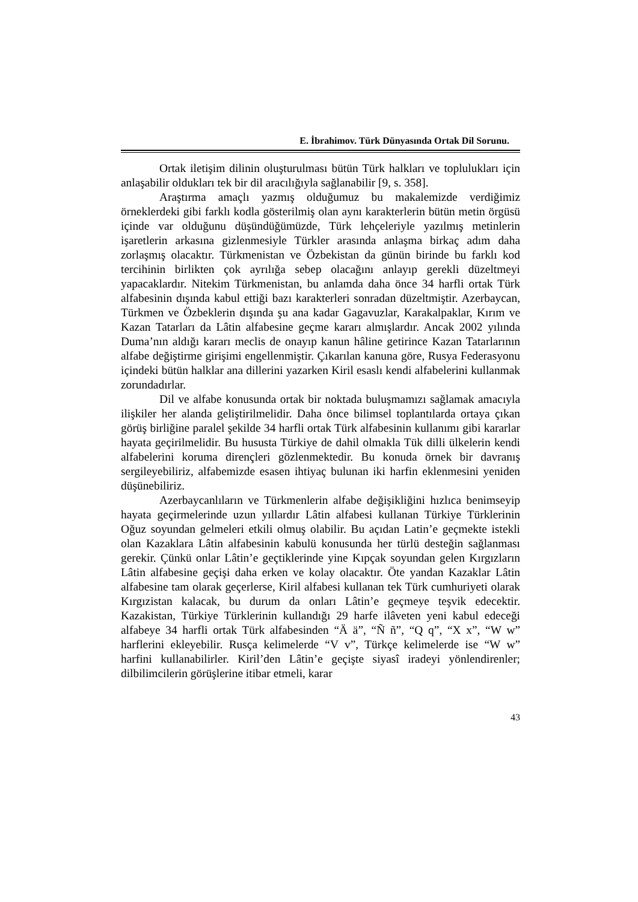E. İbrahimov. Türk Dünyasında Ortak Dil Sorunu.
Ortak iletişim dilinin oluşturulması bütün Türk halkları ve toplulukları için anlaşabilir oldukları tek bir dil aracılığıyla sağlanabilir [9, s. 358].
Araştırma amaçlı yazmış olduğumuz bu makalemizde verdiğimiz örneklerdeki gibi farklı kodla gösterilmiş olan aynı karakterlerin bütün metin örgüsü içinde var olduğunu düşündüğümüzde, Türk lehçeleriyle yazılmış metinlerin işaretlerin arkasına gizlenmesiyle Türkler arasında anlaşma birkaç adım daha zorlaşmış olacaktır. Türkmenistan ve Özbekistan da günün birinde bu farklı kod tercihinin birlikten çok ayrılığa sebep olacağını anlayıp gerekli düzeltmeyi yapacaklardır. Nitekim Türkmenistan, bu anlamda daha önce 34 harfli ortak Türk alfabesinin dışında kabul ettiği bazı karakterleri sonradan düzeltmiştir. Azerbaycan, Türkmen ve Özbeklerin dışında şu ana kadar Gagavuzlar, Karakalpaklar, Kırım ve Kazan Tatarları da Lâtin alfabesine geçme kararı almışlardır. Ancak 2002 yılında Duma’nın aldığı kararı meclis de onayıp kanun hâline getirince Kazan Tatarlarının alfabe değiştirme girişimi engellenmiştir. Çıkarılan kanuna göre, Rusya Federasyonu içindeki bütün halklar ana dillerini yazarken Kiril esaslı kendi alfabelerini kullanmak zorundadırlar.
Dil ve alfabe konusunda ortak bir noktada buluşmamızı sağlamak amacıyla ilişkiler her alanda geliştirilmelidir. Daha önce bilimsel toplantılarda ortaya çıkan görüş birliğine paralel şekilde 34 harfli ortak Türk alfabesinin kullanımı gibi kararlar hayata geçirilmelidir. Bu hususta Türkiye de dahil olmakla Tük dilli ülkelerin kendi alfabelerini koruma dirençleri gözlenmektedir. Bu konuda örnek bir davranış sergileyebiliriz, alfabemizde esasen ihtiyaç bulunan iki harfin eklenmesini yeniden düşünebiliriz.
Azerbaycanlıların ve Türkmenlerin alfabe değişikliğini hızlıca benimseyip hayata geçirmelerinde uzun yıllardır Lâtin alfabesi kullanan Türkiye Türklerinin Oğuz soyundan gelmeleri etkili olmuş olabilir. Bu açıdan Latin’e geçmekte istekli olan Kazaklara Lâtin alfabesinin kabulü konusunda her türlü desteğin sağlanması gerekir. Çünkü onlar Lâtin’e geçtiklerinde yine Kıpçak soyundan gelen Kırgızların Lâtin alfabesine geçişi daha erken ve kolay olacaktır. Öte yandan Kazaklar Lâtin alfabesine tam olarak geçerlerse, Kiril alfabesi kullanan tek Türk cumhuriyeti olarak Kırgızistan kalacak, bu durum da onları Lâtin’e geçmeye teşvik edecektir. Kazakistan, Türkiye Türklerinin kullandığı 29 harfe ilâveten yeni kabul edeceği alfabeye 34 harfli ortak Türk alfabesinden “Ä ä”, “Ñ ñ”, “Q q”, “X x”, “W w” harflerini ekleyebilir. Rusça kelimelerde “V v”, Türkçe kelimelerde ise “W w” harfini kullanabilirler. Kiril’den Lâtin’e geçişte siyasî iradeyi yönlendirenler; dilbilimcilerin görüşlerine itibar etmeli, karar
43